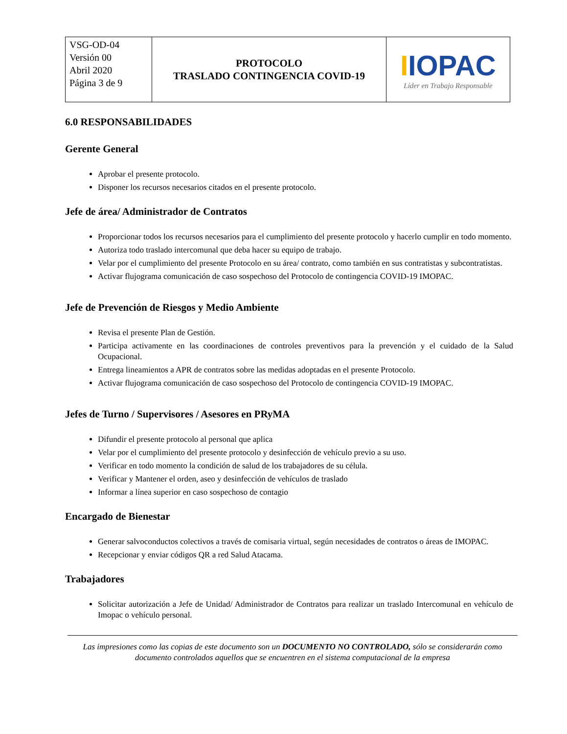| VSG-OD-04 Versión 00 Abril 2020 Página 3 de 9 | PROTOCOLO TRASLADO CONTINGENCIA COVID-19 | I IOPAC Líder en Trabajo Responsable |
6.0 RESPONSABILIDADES
Gerente General
Aprobar el presente protocolo.
Disponer los recursos necesarios citados en el presente protocolo.
Jefe de área/ Administrador de Contratos
Proporcionar todos los recursos necesarios para el cumplimiento del presente protocolo y hacerlo cumplir en todo momento.
Autoriza todo traslado intercomunal que deba hacer su equipo de trabajo.
Velar por el cumplimiento del presente Protocolo en su área/ contrato, como también en sus contratistas y subcontratistas.
Activar flujograma comunicación de caso sospechoso del Protocolo de contingencia COVID-19 IMOPAC.
Jefe de Prevención de Riesgos y Medio Ambiente
Revisa el presente Plan de Gestión.
Participa activamente en las coordinaciones de controles preventivos para la prevención y el cuidado de la Salud Ocupacional.
Entrega lineamientos a APR de contratos sobre las medidas adoptadas en el presente Protocolo.
Activar flujograma comunicación de caso sospechoso del Protocolo de contingencia COVID-19 IMOPAC.
Jefes de Turno / Supervisores / Asesores en PRyMA
Difundir el presente protocolo al personal que aplica
Velar por el cumplimiento del presente protocolo y desinfección de vehículo previo a su uso.
Verificar en todo momento la condición de salud de los trabajadores de su célula.
Verificar y Mantener el orden, aseo y desinfección de vehículos de traslado
Informar a línea superior en caso sospechoso de contagio
Encargado de Bienestar
Generar salvoconductos colectivos a través de comisaria virtual, según necesidades de contratos o áreas de IMOPAC.
Recepcionar y enviar códigos QR a red Salud Atacama.
Trabajadores
Solicitar autorización a Jefe de Unidad/ Administrador de Contratos para realizar un traslado Intercomunal en vehículo de Imopac o vehículo personal.
Las impresiones como las copias de este documento son un DOCUMENTO NO CONTROLADO, sólo se considerarán como documento controlados aquellos que se encuentren en el sistema computacional de la empresa